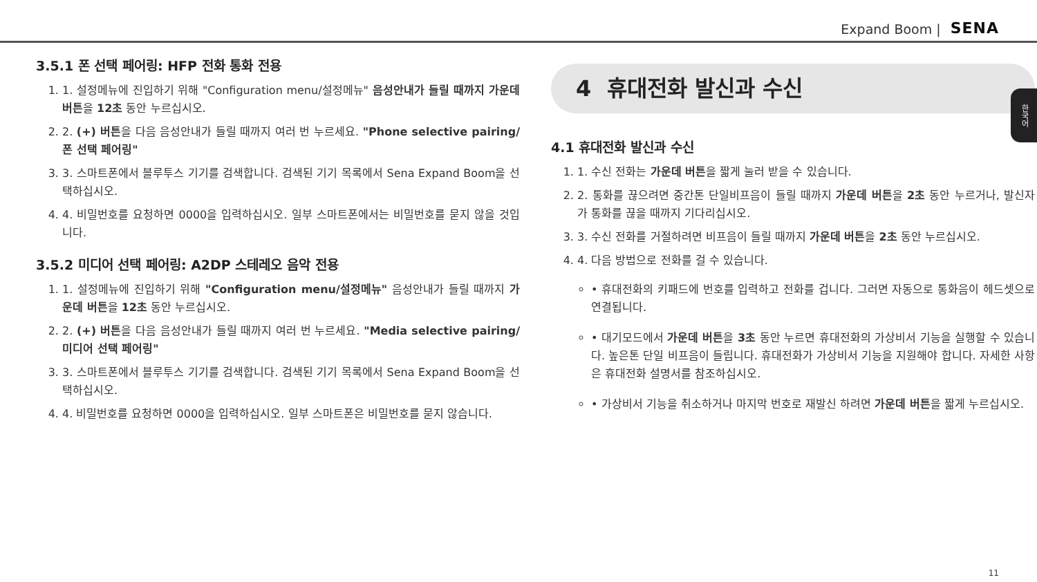Expand Boom | SENA
한국어
3.5.1 폰 선택 페어링: HFP 전화 통화 전용
1. 1. 설정메뉴에 진입하기 위해 "Configuration menu/설정메뉴" 음성안내가 들릴 때까지 가운데 버튼을 12초 동안 누르십시오.
2. 2. (+) 버튼을 다음 음성안내가 들릴 때까지 여러 번 누르세요. "Phone selective pairing/폰 선택 페어링"
3. 3. 스마트폰에서 블루투스 기기를 검색합니다. 검색된 기기 목록에서 Sena Expand Boom을 선택하십시오.
4. 4. 비밀번호를 요청하면 0000을 입력하십시오. 일부 스마트폰에서는 비밀번호를 묻지 않을 것입니다.
3.5.2 미디어 선택 페어링: A2DP 스테레오 음악 전용
1. 1. 설정메뉴에 진입하기 위해 "Configuration menu/설정메뉴" 음성안내가 들릴 때까지 가운데 버튼을 12초 동안 누르십시오.
2. 2. (+) 버튼을 다음 음성안내가 들릴 때까지 여러 번 누르세요. "Media selective pairing/미디어 선택 페어링"
3. 3. 스마트폰에서 블루투스 기기를 검색합니다. 검색된 기기 목록에서 Sena Expand Boom을 선택하십시오.
4. 4. 비밀번호를 요청하면 0000을 입력하십시오. 일부 스마트폰은 비밀번호를 묻지 않습니다.
4 휴대전화 발신과 수신
4.1 휴대전화 발신과 수신
1. 1. 수신 전화는 가운데 버튼을 짧게 눌러 받을 수 있습니다.
2. 2. 통화를 끊으려면 중간톤 단일비프음이 들릴 때까지 가운데 버튼을 2초 동안 누르거나, 발신자가 통화를 끊을 때까지 기다리십시오.
3. 3. 수신 전화를 거절하려면 비프음이 들릴 때까지 가운데 버튼을 2초 동안 누르십시오.
4. 4. 다음 방법으로 전화를 걸 수 있습니다.
• 휴대전화의 키패드에 번호를 입력하고 전화를 겁니다. 그러면 자동으로 통화음이 헤드셋으로 연결됩니다.
• 대기모드에서 가운데 버튼을 3초 동안 누르면 휴대전화의 가상비서 기능을 실행할 수 있습니다. 높은톤 단일 비프음이 들립니다. 휴대전화가 가상비서 기능을 지원해야 합니다. 자세한 사항은 휴대전화 설명서를 참조하십시오.
• 가상비서 기능을 취소하거나 마지막 번호로 재발신 하려면 가운데 버튼을 짧게 누르십시오.
11